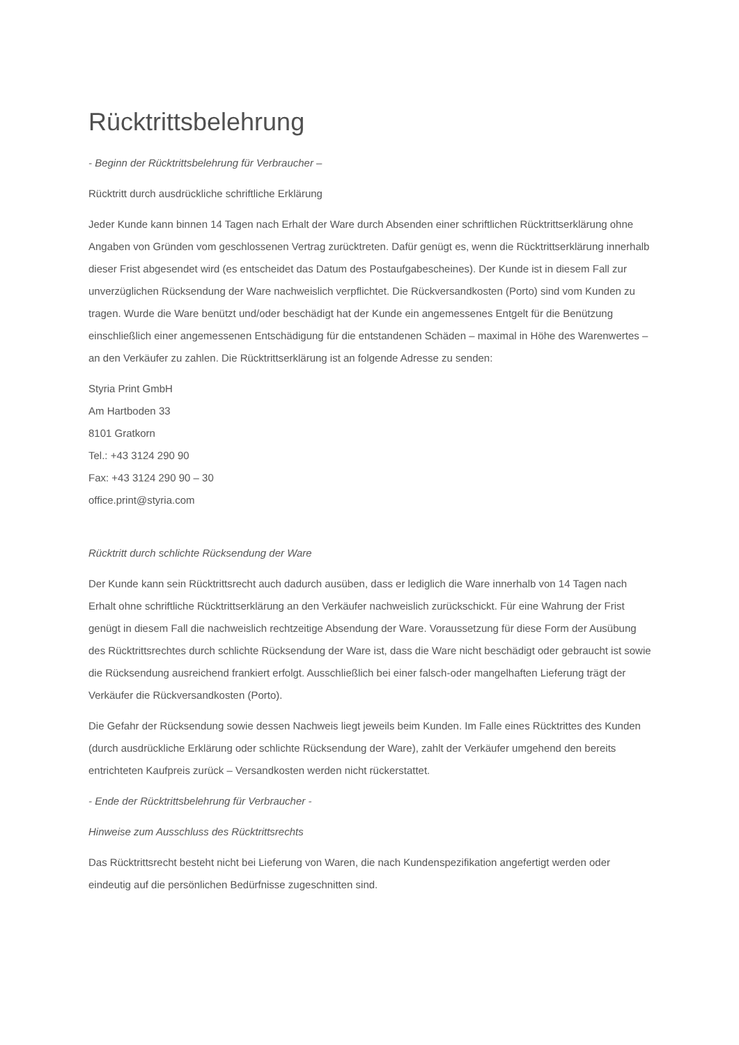Rücktrittsbelehrung
- Beginn der Rücktrittsbelehrung für Verbraucher –
Rücktritt durch ausdrückliche schriftliche Erklärung
Jeder Kunde kann binnen 14 Tagen nach Erhalt der Ware durch Absenden einer schriftlichen Rücktrittserklärung ohne Angaben von Gründen vom geschlossenen Vertrag zurücktreten. Dafür genügt es, wenn die Rücktrittserklärung innerhalb dieser Frist abgesendet wird (es entscheidet das Datum des Postaufgabescheines). Der Kunde ist in diesem Fall zur unverzüglichen Rücksendung der Ware nachweislich verpflichtet. Die Rückversandkosten (Porto) sind vom Kunden zu tragen. Wurde die Ware benützt und/oder beschädigt hat der Kunde ein angemessenes Entgelt für die Benützung einschließlich einer angemessenen Entschädigung für die entstandenen Schäden – maximal in Höhe des Warenwertes – an den Verkäufer zu zahlen. Die Rücktrittserklärung ist an folgende Adresse zu senden:
Styria Print GmbH
Am Hartboden 33
8101 Gratkorn
Tel.: +43 3124 290 90
Fax: +43 3124 290 90 – 30
office.print@styria.com
Rücktritt durch schlichte Rücksendung der Ware
Der Kunde kann sein Rücktrittsrecht auch dadurch ausüben, dass er lediglich die Ware innerhalb von 14 Tagen nach Erhalt ohne schriftliche Rücktrittserklärung an den Verkäufer nachweislich zurückschickt. Für eine Wahrung der Frist genügt in diesem Fall die nachweislich rechtzeitige Absendung der Ware. Voraussetzung für diese Form der Ausübung des Rücktrittsrechtes durch schlichte Rücksendung der Ware ist, dass die Ware nicht beschädigt oder gebraucht ist sowie die Rücksendung ausreichend frankiert erfolgt. Ausschließlich bei einer falsch-oder mangelhaften Lieferung trägt der Verkäufer die Rückversandkosten (Porto).
Die Gefahr der Rücksendung sowie dessen Nachweis liegt jeweils beim Kunden. Im Falle eines Rücktrittes des Kunden (durch ausdrückliche Erklärung oder schlichte Rücksendung der Ware), zahlt der Verkäufer umgehend den bereits entrichteten Kaufpreis zurück – Versandkosten werden nicht rückerstattet.
- Ende der Rücktrittsbelehrung für Verbraucher -
Hinweise zum Ausschluss des Rücktrittsrechts
Das Rücktrittsrecht besteht nicht bei Lieferung von Waren, die nach Kundenspezifikation angefertigt werden oder eindeutig auf die persönlichen Bedürfnisse zugeschnitten sind.